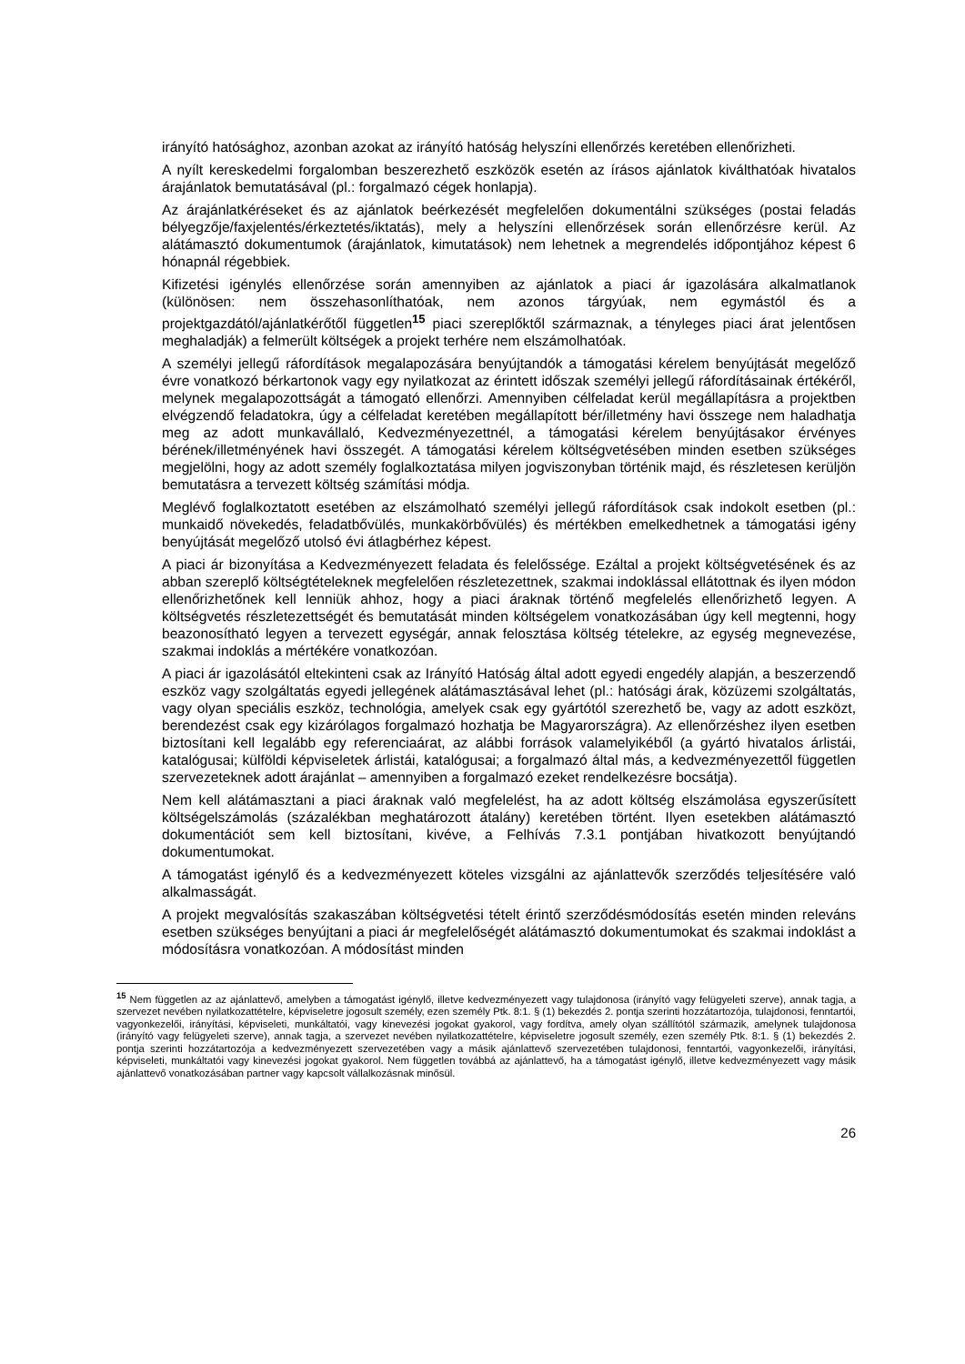irányító hatósághoz, azonban azokat az irányító hatóság helyszíni ellenőrzés keretében ellenőrizheti.
A nyílt kereskedelmi forgalomban beszerezhető eszközök esetén az írásos ajánlatok kiválthatóak hivatalos árajánlatok bemutatásával (pl.: forgalmazó cégek honlapja).
Az árajánlatkéréseket és az ajánlatok beérkezését megfelelően dokumentálni szükséges (postai feladás bélyegzője/faxjelentés/érkeztetés/iktatás), mely a helyszíni ellenőrzések során ellenőrzésre kerül. Az alátámasztó dokumentumok (árajánlatok, kimutatások) nem lehetnek a megrendelés időpontjához képest 6 hónapnál régebbiek.
Kifizetési igénylés ellenőrzése során amennyiben az ajánlatok a piaci ár igazolására alkalmatlanok (különösen: nem összehasonlíthatóak, nem azonos tárgyúak, nem egymástól és a projektgazdától/ajánlatkérőtől független<sup>15</sup> piaci szereplőktől származnak, a tényleges piaci árat jelentősen meghaladják) a felmerült költségek a projekt terhére nem elszámolhatóak.
A személyi jellegű ráfordítások megalapozására benyújtandók a támogatási kérelem benyújtását megelőző évre vonatkozó bérkartonok vagy egy nyilatkozat az érintett időszak személyi jellegű ráfordításainak értékéről, melynek megalapozottságát a támogató ellenőrzi. Amennyiben célfeladat kerül megállapításra a projektben elvégzendő feladatokra, úgy a célfeladat keretében megállapított bér/illetmény havi összege nem haladhatja meg az adott munkavállaló, Kedvezményezettnél, a támogatási kérelem benyújtásakor érvényes bérének/illetményének havi összegét. A támogatási kérelem költségvetésében minden esetben szükséges megjelölni, hogy az adott személy foglalkoztatása milyen jogviszonyban történik majd, és részletesen kerüljön bemutatásra a tervezett költség számítási módja.
Meglévő foglalkoztatott esetében az elszámolható személyi jellegű ráfordítások csak indokolt esetben (pl.: munkaidő növekedés, feladatbővülés, munkakörbővülés) és mértékben emelkedhetnek a támogatási igény benyújtását megelőző utolsó évi átlagbérhez képest.
A piaci ár bizonyítása a Kedvezményezett feladata és felelőssége. Ezáltal a projekt költségvetésének és az abban szereplő költségtételeknek megfelelően részletezettnek, szakmai indoklással ellátottnak és ilyen módon ellenőrizhetőnek kell lenniük ahhoz, hogy a piaci áraknak történő megfelelés ellenőrizhető legyen. A költségvetés részletezettségét és bemutatását minden költségelem vonatkozásában úgy kell megtenni, hogy beazonosítható legyen a tervezett egységár, annak felosztása költség tételekre, az egység megnevezése, szakmai indoklás a mértékére vonatkozóan.
A piaci ár igazolásától eltekinteni csak az Irányító Hatóság által adott egyedi engedély alapján, a beszerzendő eszköz vagy szolgáltatás egyedi jellegének alátámasztásával lehet (pl.: hatósági árak, közüzemi szolgáltatás, vagy olyan speciális eszköz, technológia, amelyek csak egy gyártótól szerezhető be, vagy az adott eszközt, berendezést csak egy kizárólagos forgalmazó hozhatja be Magyarországra). Az ellenőrzéshez ilyen esetben biztosítani kell legalább egy referenciaárat, az alábbi források valamelyikéből (a gyártó hivatalos árlistái, katalógusai; külföldi képviseletek árlistái, katalógusai; a forgalmazó által más, a kedvezményezettől független szervezeteknek adott árajánlat – amennyiben a forgalmazó ezeket rendelkezésre bocsátja).
Nem kell alátámasztani a piaci áraknak való megfelelést, ha az adott költség elszámolása egyszerűsített költségelszámolás (százalékban meghatározott átalány) keretében történt. Ilyen esetekben alátámasztó dokumentációt sem kell biztosítani, kivéve, a Felhívás 7.3.1 pontjában hivatkozott benyújtandó dokumentumokat.
A támogatást igénylő és a kedvezményezett köteles vizsgálni az ajánlattevők szerződés teljesítésére való alkalmasságát.
A projekt megvalósítás szakaszában költségvetési tételt érintő szerződésmódosítás esetén minden releváns esetben szükséges benyújtani a piaci ár megfelelőségét alátámasztó dokumentumokat és szakmai indoklást a módosításra vonatkozóan. A módosítást minden
<sup>15</sup> Nem független az az ajánlattevő, amelyben a támogatást igénylő, illetve kedvezményezett vagy tulajdonosa (irányító vagy felügyeleti szerve), annak tagja, a szervezet nevében nyilatkozattételre, képviseletre jogosult személy, ezen személy Ptk. 8:1. § (1) bekezdés 2. pontja szerinti hozzátartozója, tulajdonosi, fenntartói, vagyonkezelői, irányítási, képviseleti, munkáltatói, vagy kinevezési jogokat gyakorol, vagy fordítva, amely olyan szállítótól származik, amelynek tulajdonosa (irányító vagy felügyeleti szerve), annak tagja, a szervezet nevében nyilatkozattételre, képviseletre jogosult személy, ezen személy Ptk. 8:1. § (1) bekezdés 2. pontja szerinti hozzátartozója a kedvezményezett szervezetében vagy a másik ajánlattevő szervezetében tulajdonosi, fenntartói, vagyonkezelői, irányítási, képviseleti, munkáltatói vagy kinevezési jogokat gyakorol. Nem független továbbá az ajánlattevő, ha a támogatást igénylő, illetve kedvezményezett vagy másik ajánlattevő vonatkozásában partner vagy kapcsolt vállalkozásnak minősül.
26